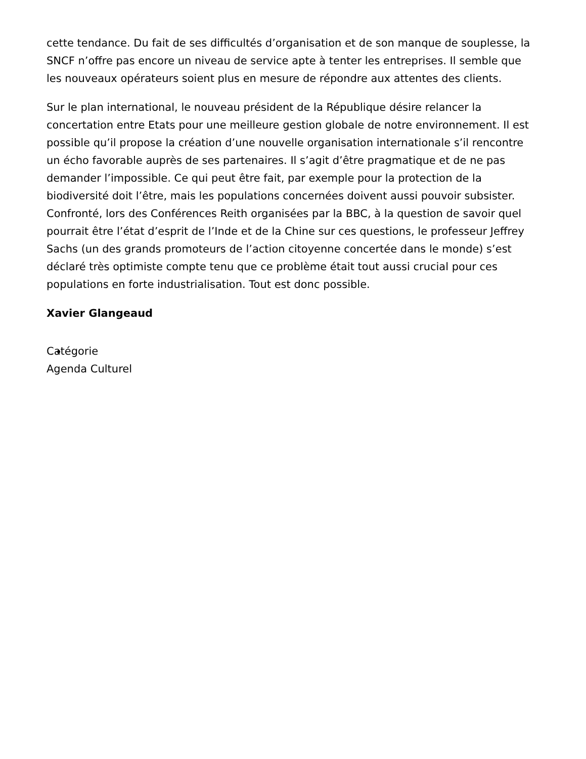cette tendance. Du fait de ses difficultés d’organisation et de son manque de souplesse, la SNCF n’offre pas encore un niveau de service apte à tenter les entreprises. Il semble que les nouveaux opérateurs soient plus en mesure de répondre aux attentes des clients.
Sur le plan international, le nouveau président de la République désire relancer la concertation entre Etats pour une meilleure gestion globale de notre environnement. Il est possible qu’il propose la création d’une nouvelle organisation internationale s’il rencontre un écho favorable auprès de ses partenaires. Il s’agit d’être pragmatique et de ne pas demander l’impossible. Ce qui peut être fait, par exemple pour la protection de la biodiversité doit l’être, mais les populations concernées doivent aussi pouvoir subsister. Confronté, lors des Conférences Reith organisées par la BBC, à la question de savoir quel pourrait être l’état d’esprit de l’Inde et de la Chine sur ces questions, le professeur Jeffrey Sachs (un des grands promoteurs de l’action citoyenne concertée dans le monde) s’est déclaré très optimiste compte tenu que ce problème était tout aussi crucial pour ces populations en forte industrialisation. Tout est donc possible.
Xavier Glangeaud
Catégorie
Agenda Culturel